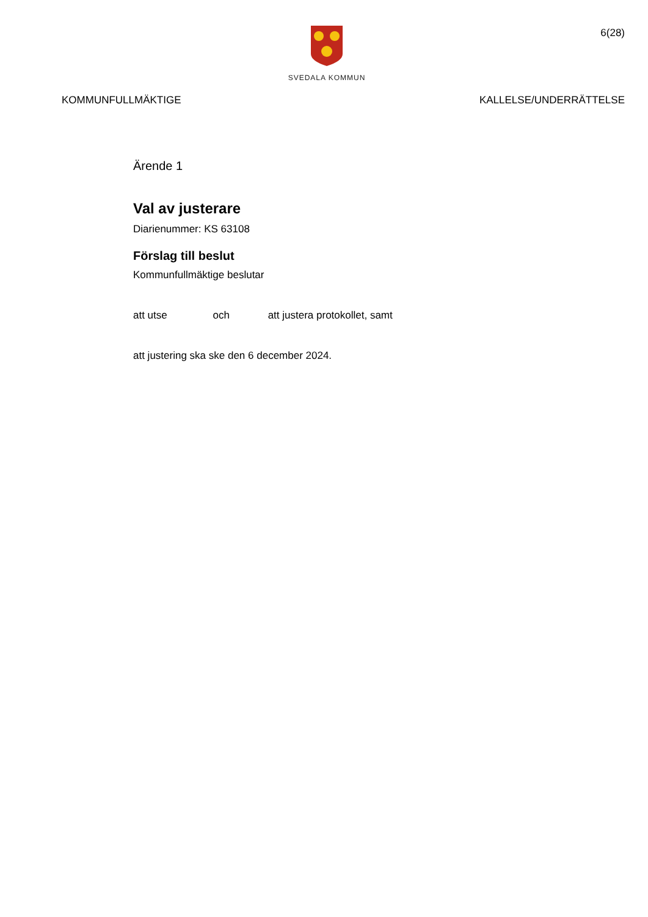SVEDALA KOMMUN
6(28)
KOMMUNFULLMÄKTIGE KALLELSE/UNDERRÄTTELSE
Ärende 1
Val av justerare
Diarienummer: KS 63108
Förslag till beslut
Kommunfullmäktige beslutar
att utse och att justera protokollet, samt
att justering ska ske den 6 december 2024.